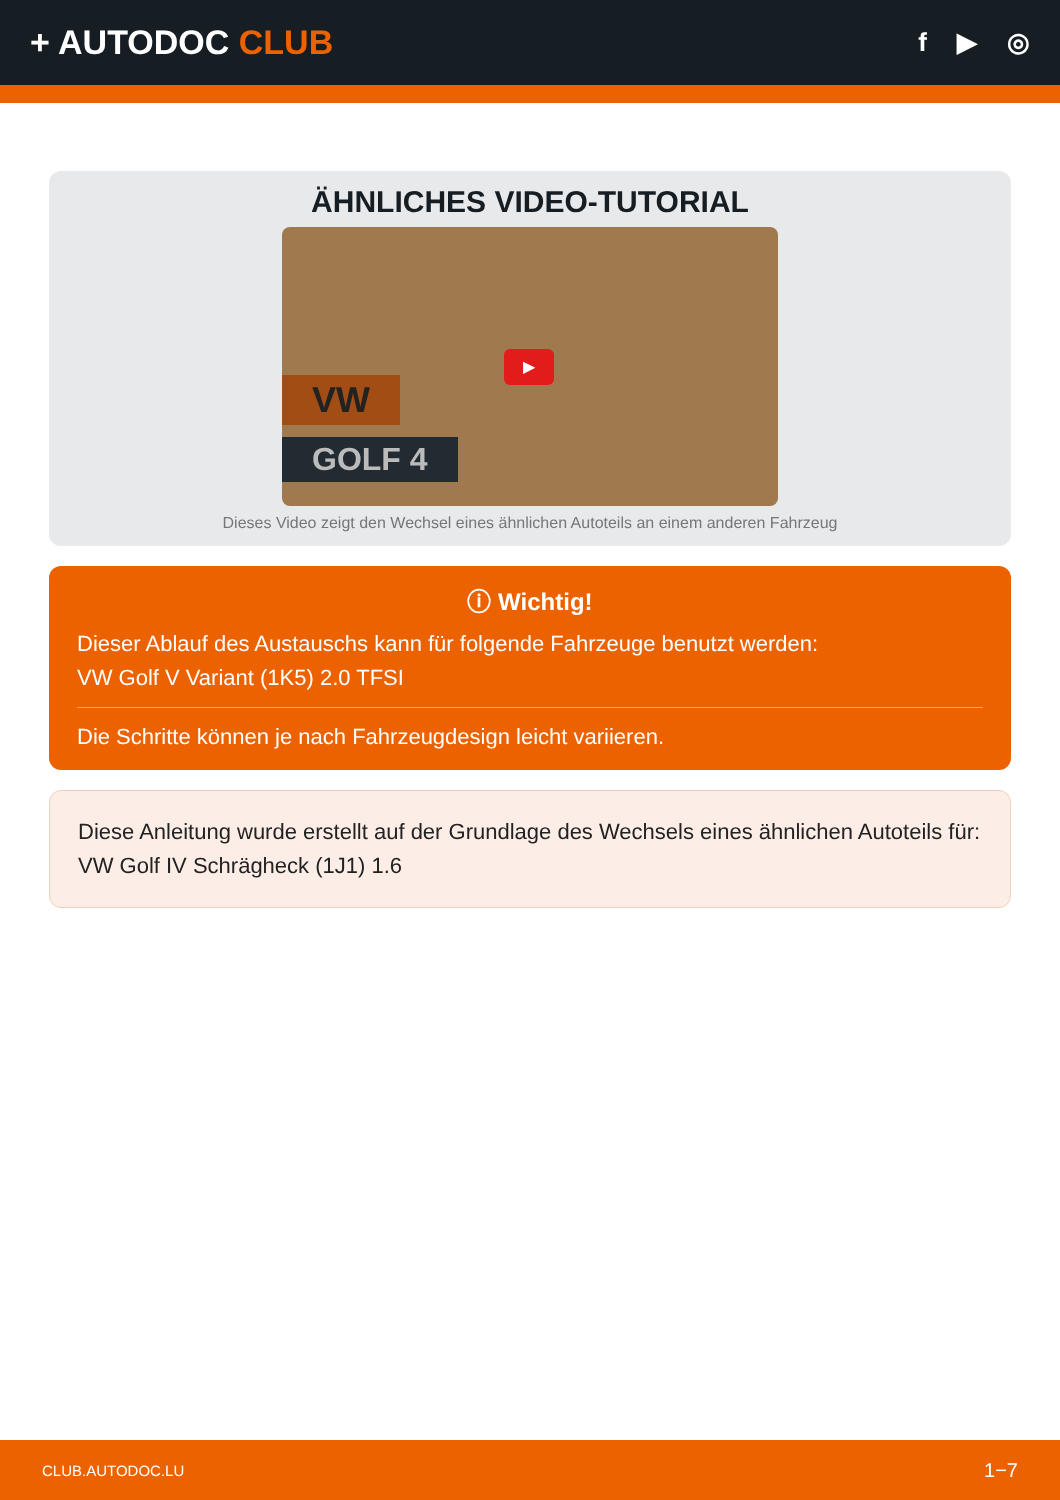+ AUTODOC CLUB
f ▶ ◎
ÄHNLICHES VIDEO-TUTORIAL
VW
GOLF 4
▶
Dieses Video zeigt den Wechsel eines ähnlichen Autoteils an einem anderen Fahrzeug
ⓘ Wichtig!
Dieser Ablauf des Austauschs kann für folgende Fahrzeuge benutzt werden:
VW Golf V Variant (1K5) 2.0 TFSI
Die Schritte können je nach Fahrzeugdesign leicht variieren.
Diese Anleitung wurde erstellt auf der Grundlage des Wechsels eines ähnlichen Autoteils für: VW Golf IV Schrägheck (1J1) 1.6
CLUB.AUTODOC.LU 1−7